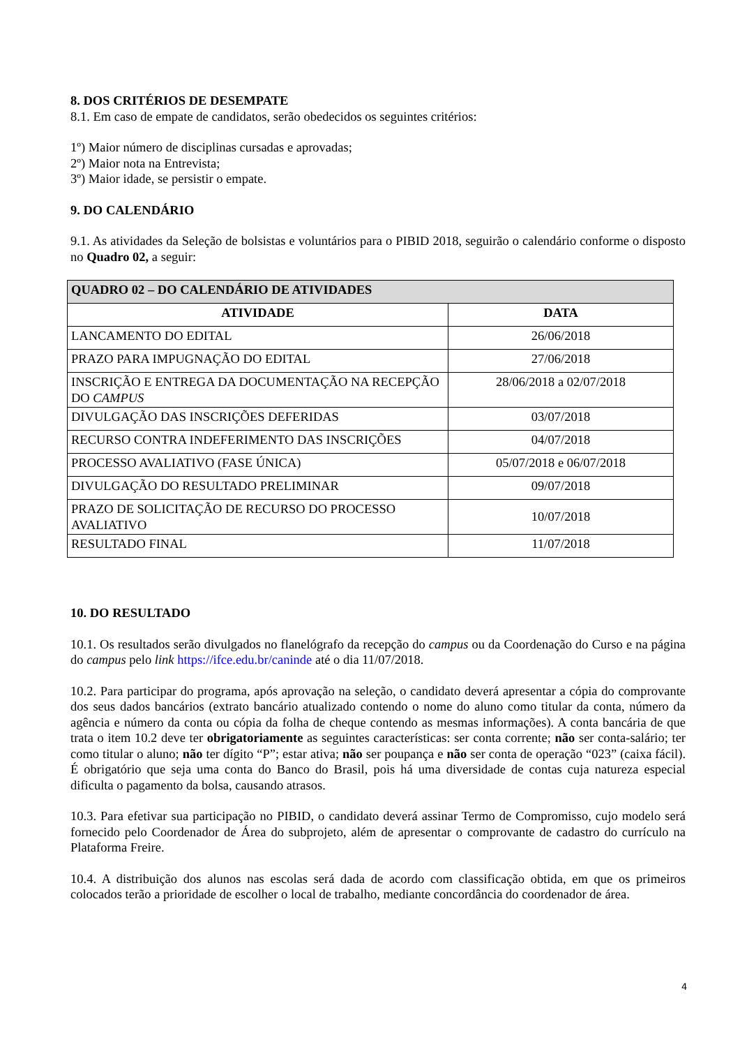8. DOS CRITÉRIOS DE DESEMPATE
8.1. Em caso de empate de candidatos, serão obedecidos os seguintes critérios:
1º) Maior número de disciplinas cursadas e aprovadas;
2º) Maior nota na Entrevista;
3º) Maior idade, se persistir o empate.
9. DO CALENDÁRIO
9.1. As atividades da Seleção de bolsistas e voluntários para o PIBID 2018, seguirão o calendário conforme o disposto no Quadro 02, a seguir:
| QUADRO 02 – DO CALENDÁRIO DE ATIVIDADES | |
| --- | --- |
| ATIVIDADE | DATA |
| LANCAMENTO DO EDITAL | 26/06/2018 |
| PRAZO PARA IMPUGNAÇÃO DO EDITAL | 27/06/2018 |
| INSCRIÇÃO E ENTREGA DA DOCUMENTAÇÃO NA RECEPÇÃO DO CAMPUS | 28/06/2018 a 02/07/2018 |
| DIVULGAÇÃO DAS INSCRIÇÕES DEFERIDAS | 03/07/2018 |
| RECURSO CONTRA INDEFERIMENTO DAS INSCRIÇÕES | 04/07/2018 |
| PROCESSO AVALIATIVO (FASE ÚNICA) | 05/07/2018 e 06/07/2018 |
| DIVULGAÇÃO DO RESULTADO PRELIMINAR | 09/07/2018 |
| PRAZO DE SOLICITAÇÃO DE RECURSO DO PROCESSO AVALIATIVO | 10/07/2018 |
| RESULTADO FINAL | 11/07/2018 |
10. DO RESULTADO
10.1. Os resultados serão divulgados no flanelógrafo da recepção do campus ou da Coordenação do Curso e na página do campus pelo link https://ifce.edu.br/caninde até o dia 11/07/2018.
10.2. Para participar do programa, após aprovação na seleção, o candidato deverá apresentar a cópia do comprovante dos seus dados bancários (extrato bancário atualizado contendo o nome do aluno como titular da conta, número da agência e número da conta ou cópia da folha de cheque contendo as mesmas informações). A conta bancária de que trata o item 10.2 deve ter obrigatoriamente as seguintes características: ser conta corrente; não ser conta-salário; ter como titular o aluno; não ter dígito “P”; estar ativa; não ser poupança e não ser conta de operação “023” (caixa fácil). É obrigatório que seja uma conta do Banco do Brasil, pois há uma diversidade de contas cuja natureza especial dificulta o pagamento da bolsa, causando atrasos.
10.3. Para efetivar sua participação no PIBID, o candidato deverá assinar Termo de Compromisso, cujo modelo será fornecido pelo Coordenador de Área do subprojeto, além de apresentar o comprovante de cadastro do currículo na Plataforma Freire.
10.4. A distribuição dos alunos nas escolas será dada de acordo com classificação obtida, em que os primeiros colocados terão a prioridade de escolher o local de trabalho, mediante concordância do coordenador de área.
4